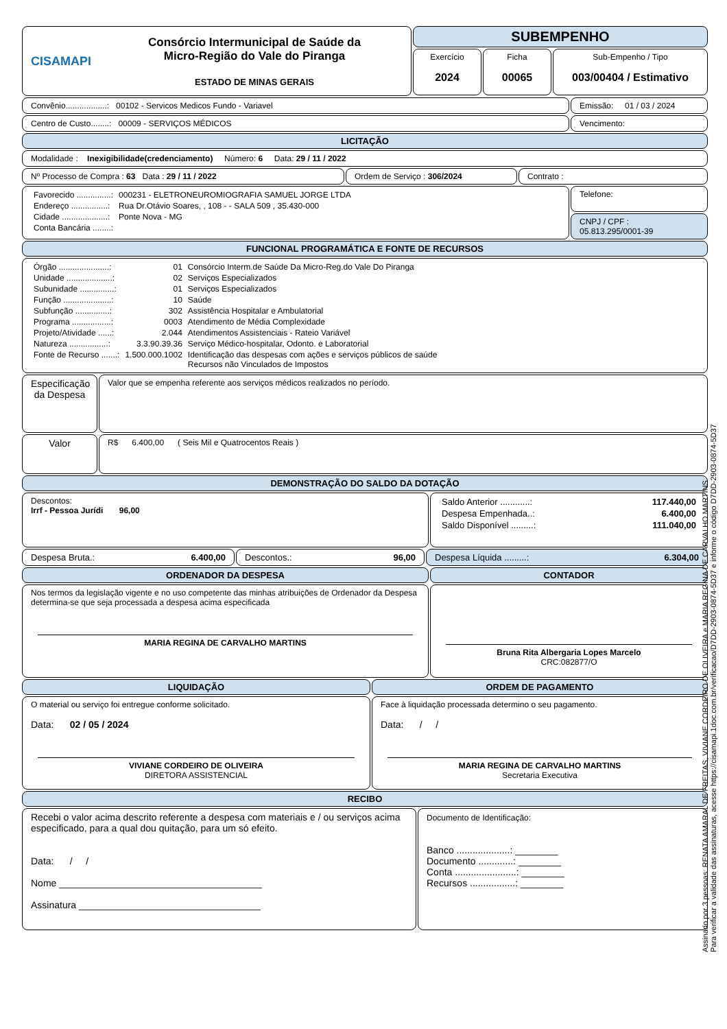CISAMAPI
Consórcio Intermunicipal de Saúde da
Micro-Região do Vale do Piranga
ESTADO DE MINAS GERAIS
SUBEMPENHO
Exercício
2024
Ficha
00065
Sub-Empenho / Tipo
003/00404 / Estimativo
Convênio..................: 00102 - Servicos Medicos Fundo - Variavel
Emissão: 01 / 03 / 2024
Centro de Custo........: 00009 - SERVIÇOS MÉDICOS
Vencimento:
LICITAÇÃO
Modalidade : Inexigibilidade(credenciamento) Número: 6 Data: 29 / 11 / 2022
Nº Processo de Compra : 63 Data : 29 / 11 / 2022 Ordem de Serviço : 306/2024 Contrato :
| Favorecido ...............: | 000231 - ELETRONEUROMIOGRAFIA SAMUEL JORGE LTDA |
| Endereço ................: | Rua Dr.Otávio Soares, , 108 - - SALA 509 , 35.430-000 |
| Cidade ....................: | Ponte Nova - MG |
| Conta Bancária ........: | |
Telefone:
CNPJ / CPF :
05.813.295/0001-39
FUNCIONAL PROGRAMÁTICA E FONTE DE RECURSOS
| Órgão ......................: | 01 | Consórcio Interm.de Saúde Da Micro-Reg.do Vale Do Piranga |
| Unidade ....................: | 02 | Serviços Especializados |
| Subunidade ...............: | 01 | Serviços Especializados |
| Função .....................: | 10 | Saúde |
| Subfunção ...............: | 302 | Assistência Hospitalar e Ambulatorial |
| Programa .................: | 0003 | Atendimento de Média Complexidade |
| Projeto/Atividade ......: | 2.044 | Atendimentos Assistenciais - Rateio Variável |
| Natureza .................: | 3.3.90.39.36 | Serviço Médico-hospitalar, Odonto. e Laboratorial |
| Fonte de Recurso .......: | 1.500.000.1002 | Identificação das despesas com ações e serviços públicos de saúde Recursos não Vinculados de Impostos |
Especificação da Despesa
Valor que se empenha referente aos serviços médicos realizados no período.
Valor
R$ 6.400,00 ( Seis Mil e Quatrocentos Reais )
DEMONSTRAÇÃO DO SALDO DA DOTAÇÃO
Descontos:
Irrf - Pessoa Jurídi 96,00
| Saldo Anterior ............: | 117.440,00 |
| Despesa Empenhada..: | 6.400,00 |
| Saldo Disponível .........: | 111.040,00 |
Despesa Bruta.: 6.400,00 Descontos.: 96,00 Despesa Líquida .........: 6.304,00
ORDENADOR DA DESPESA
Nos termos da legislação vigente e no uso competente das minhas atribuições de Ordenador da Despesa determina-se que seja processada a despesa acima especificada
MARIA REGINA DE CARVALHO MARTINS
CONTADOR
Bruna Rita Albergaria Lopes Marcelo
CRC:082877/O
LIQUIDAÇÃO
O material ou serviço foi entregue conforme solicitado.
Data: 02 / 05 / 2024
VIVIANE CORDEIRO DE OLIVEIRA
DIRETORA ASSISTENCIAL
ORDEM DE PAGAMENTO
Face à liquidação processada determino o seu pagamento.
Data: / /
MARIA REGINA DE CARVALHO MARTINS
Secretaria Executiva
RECIBO
Recebi o valor acima descrito referente a despesa com materiais e / ou serviços acima especificado, para a qual dou quitação, para um só efeito.
Data: / /
Nome ______________________________________
Assinatura __________________________________
Documento de Identificação:
Banco ....................: ________
Documento .............: ________
Conta .......................: ________
Recursos .................: ________
Assinado por 3 pessoas: RENATA AMARAL DE FREITAS, VIVIANE CORDEIRO DE OLIVEIRA e MARIA REGINA DE CARVALHO MARTINS
Para verificar a validade das assinaturas, acesse https://cisamapi.1doc.com.br/verificacao/D7DD-2903-0874-5D37 e informe o código D7DD-2903-0874-5D37